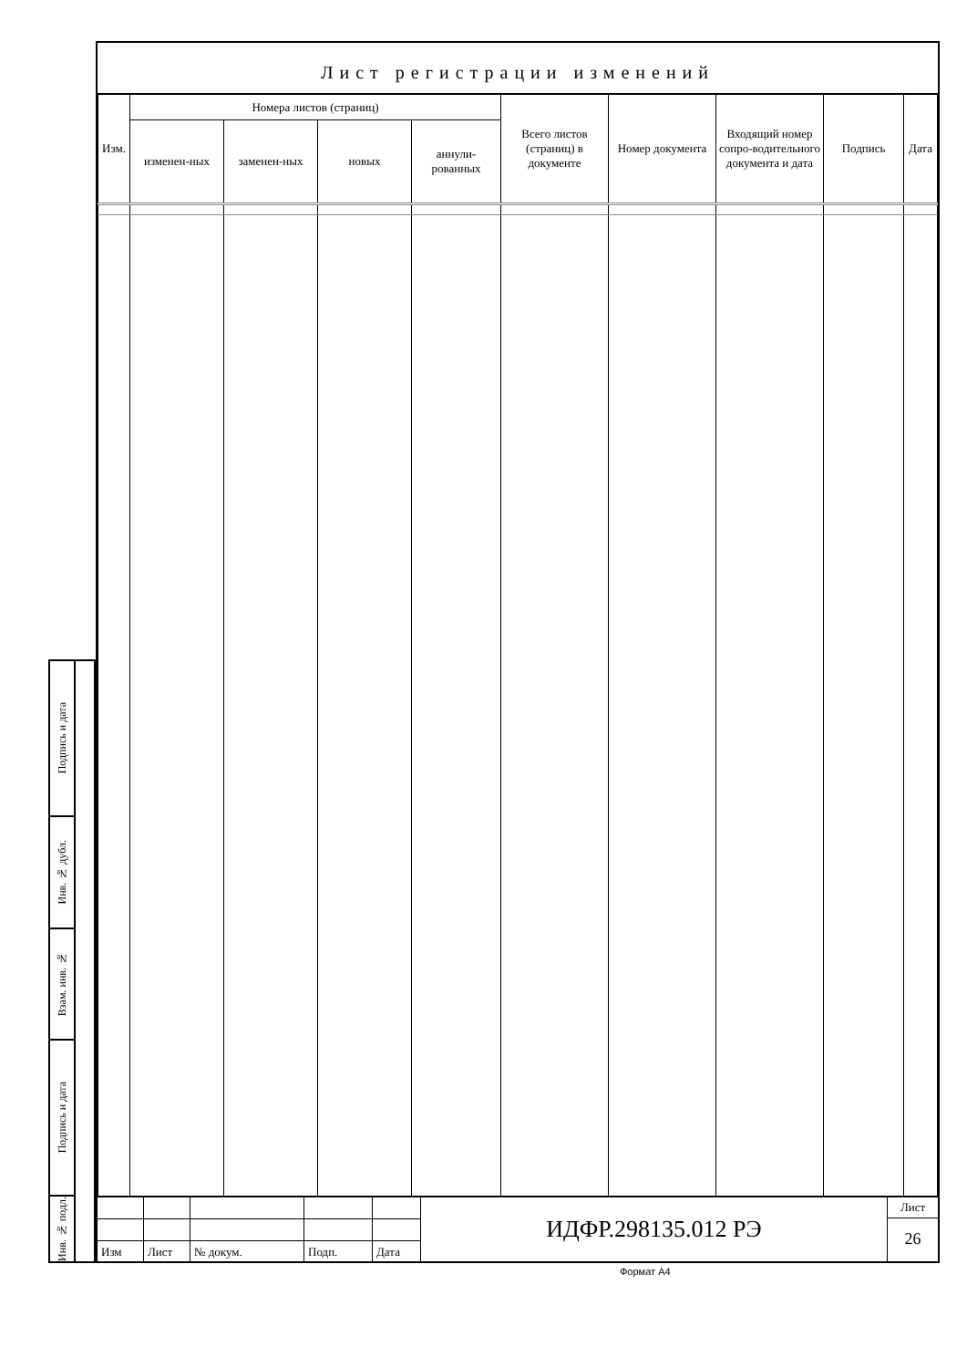Лист регистрации изменений
| Изм. | Номера листов (страниц) | | | | Всего листов (страниц) в документе | Номер документа | Входящий номер сопро-водительного документа и дата | Подпись | Дата |
| --- | --- | --- | --- | --- | --- | --- | --- | --- | --- |
| | изменен-ных | заменен-ных | новых | аннули-рованных | | | | | |
| Изм | Лист | № докум. | Подп. | Дата |
ИДФР.298135.012 РЭ
Лист
26
Подпись и дата
Инв. № дубл.
Взам. инв. №
Подпись и дата
Инв. № подл.
Формат A4